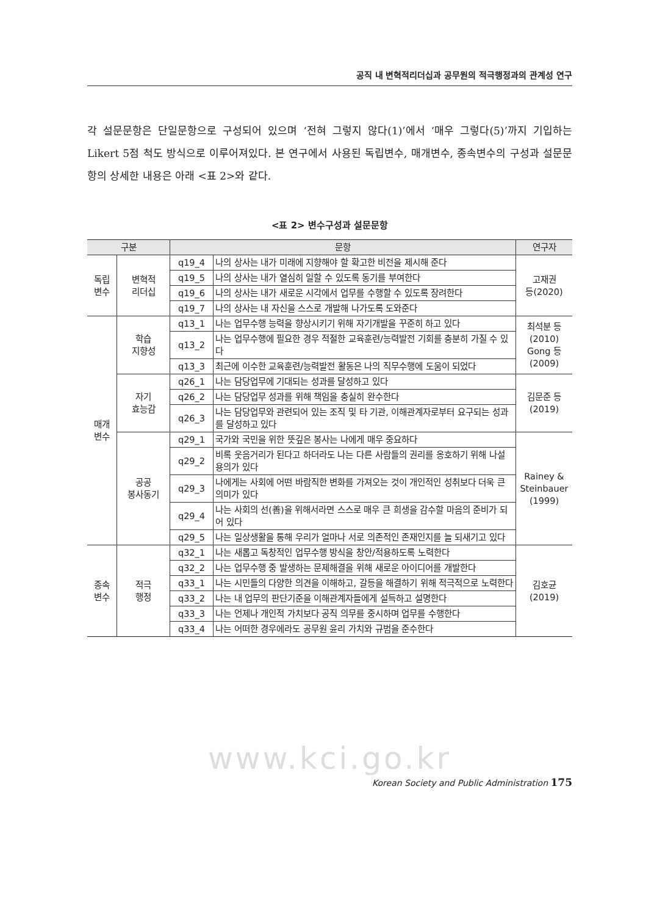공직 내 변혁적리더십과 공무원의 적극행정과의 관계성 연구
각 설문문항은 단일문항으로 구성되어 있으며 ‘전혀 그렇지 않다(1)’에서 ‘매우 그렇다(5)’까지 기입하는 Likert 5점 척도 방식으로 이루어져있다. 본 연구에서 사용된 독립변수, 매개변수, 종속변수의 구성과 설문문항의 상세한 내용은 아래 <표 2>와 같다.
<표 2> 변수구성과 설문문항
| 구분 | | 문항 | | 연구자 |
| --- | --- | --- | --- | --- |
| 독립 변수 | 변혁적 리더십 | q19_4 | 나의 상사는 내가 미래에 지향해야 할 확고한 비전을 제시해 준다 | 고재권 등(2020) |
| | | q19_5 | 나의 상사는 내가 열심히 일할 수 있도록 동기를 부여한다 | |
| | | q19_6 | 나의 상사는 내가 새로운 시각에서 업무를 수행할 수 있도록 장려한다 | |
| | | q19_7 | 나의 상사는 내 자신을 스스로 개발해 나가도록 도와준다 | |
| 매개 변수 | 학습 지향성 | q13_1 | 나는 업무수행 능력을 향상시키기 위해 자기개발을 꾸준히 하고 있다 | 최석분 등 (2010) Gong 등 (2009) |
| | | q13_2 | 나는 업무수행에 필요한 경우 적절한 교육훈련/능력발전 기회를 충분히 가질 수 있다 | |
| | | q13_3 | 최근에 이수한 교육훈련/능력발전 활동은 나의 직무수행에 도움이 되었다 | |
| | 자기 효능감 | q26_1 | 나는 담당업무에 기대되는 성과를 달성하고 있다 | 김문준 등 (2019) |
| | | q26_2 | 나는 담당업무 성과를 위해 책임을 충실히 완수한다 | |
| | | q26_3 | 나는 담당업무와 관련되어 있는 조직 및 타 기관, 이해관계자로부터 요구되는 성과를 달성하고 있다 | |
| | 공공 봉사동기 | q29_1 | 국가와 국민을 위한 뜻깊은 봉사는 나에게 매우 중요하다 | Rainey & Steinbauer (1999) |
| | | q29_2 | 비록 웃음거리가 된다고 하더라도 나는 다른 사람들의 권리를 옹호하기 위해 나설 용의가 있다 | |
| | | q29_3 | 나에게는 사회에 어떤 바람직한 변화를 가져오는 것이 개인적인 성취보다 더욱 큰 의미가 있다 | |
| | | q29_4 | 나는 사회의 선(善)을 위해서라면 스스로 매우 큰 희생을 감수할 마음의 준비가 되어 있다 | |
| | | q29_5 | 나는 일상생활을 통해 우리가 얼마나 서로 의존적인 존재인지를 늘 되새기고 있다 | |
| 종속 변수 | 적극 행정 | q32_1 | 나는 새롭고 독창적인 업무수행 방식을 창안/적용하도록 노력한다 | 김호균 (2019) |
| | | q32_2 | 나는 업무수행 중 발생하는 문제해결을 위해 새로운 아이디어를 개발한다 | |
| | | q33_1 | 나는 시민들의 다양한 의견을 이해하고, 갈등을 해결하기 위해 적극적으로 노력한다 | |
| | | q33_2 | 나는 내 업무의 판단기준을 이해관계자들에게 설득하고 설명한다 | |
| | | q33_3 | 나는 언제나 개인적 가치보다 공직 의무를 중시하며 업무를 수행한다 | |
| | | q33_4 | 나는 어떠한 경우에라도 공무원 윤리 가치와 규범을 준수한다 | |
www.kci.go.kr
Korean Society and Public Administration 175